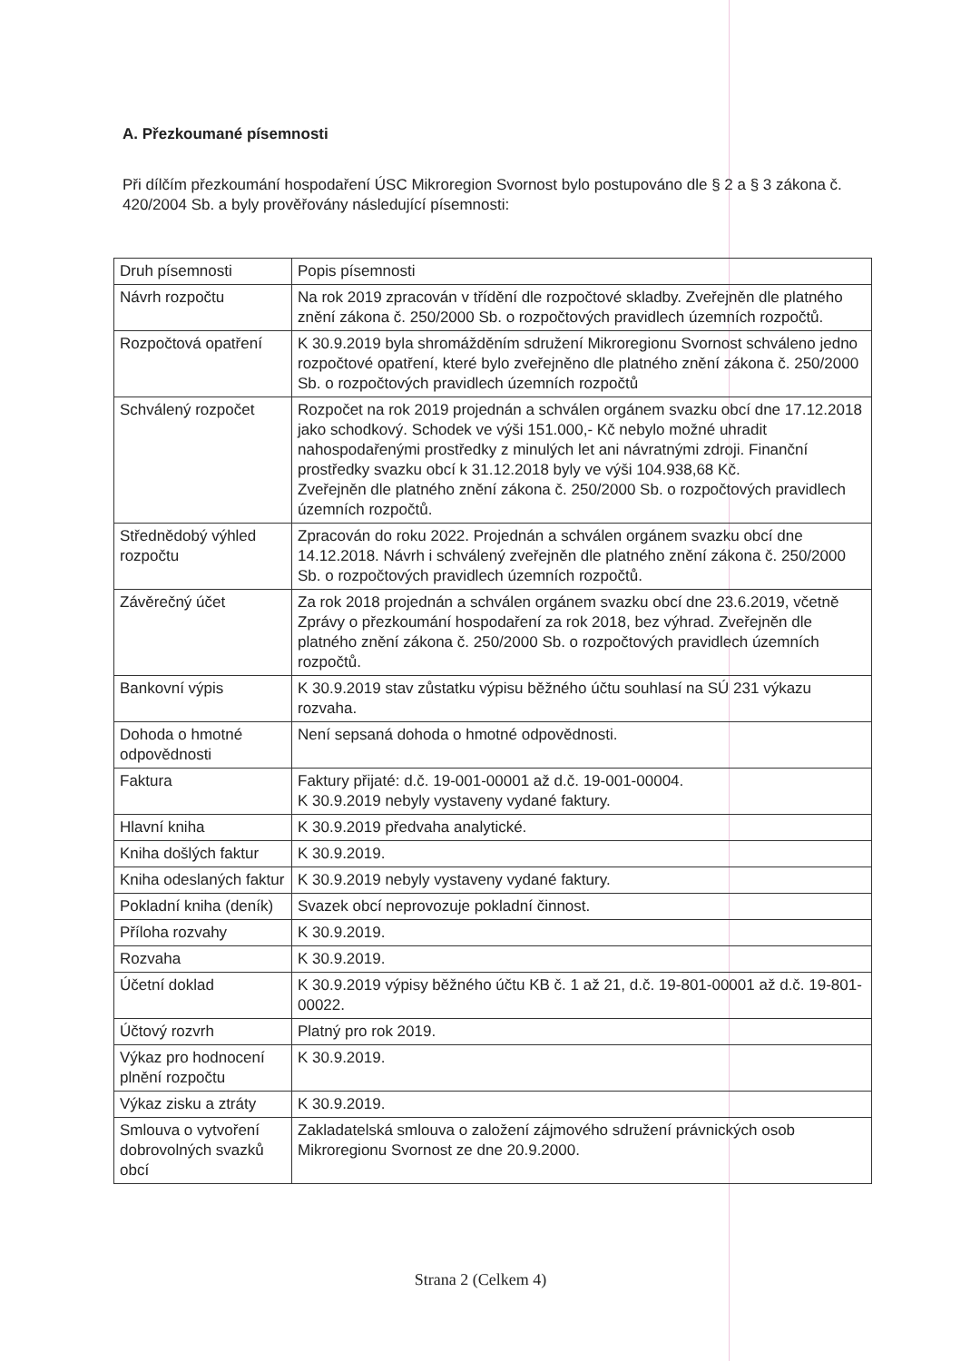A. Přezkoumané písemnosti
Při dílčím přezkoumání hospodaření ÚSC Mikroregion Svornost bylo postupováno dle § 2 a § 3 zákona č. 420/2004 Sb. a byly prověřovány následující písemnosti:
| Druh písemnosti | Popis písemnosti |
| --- | --- |
| Návrh rozpočtu | Na rok 2019 zpracován v třídění dle rozpočtové skladby. Zveřejněn dle platného znění zákona č. 250/2000 Sb. o rozpočtových pravidlech územních rozpočtů. |
| Rozpočtová opatření | K 30.9.2019 byla shromážděním sdružení Mikroregionu Svornost schváleno jedno rozpočtové opatření, které bylo zveřejněno dle platného znění zákona č. 250/2000 Sb. o rozpočtových pravidlech územních rozpočtů |
| Schválený rozpočet | Rozpočet na rok 2019 projednán a schválen orgánem svazku obcí dne 17.12.2018 jako schodkový. Schodek ve výši 151.000,- Kč nebylo možné uhradit nahospodařenými prostředky z minulých let ani návratnými zdroji. Finanční prostředky svazku obcí k 31.12.2018 byly ve výši 104.938,68 Kč. Zveřejněn dle platného znění zákona č. 250/2000 Sb. o rozpočtových pravidlech územních rozpočtů. |
| Střednědobý výhled rozpočtu | Zpracován do roku 2022. Projednán a schválen orgánem svazku obcí dne 14.12.2018. Návrh i schválený zveřejněn dle platného znění zákona č. 250/2000 Sb. o rozpočtových pravidlech územních rozpočtů. |
| Závěrečný účet | Za rok 2018 projednán a schválen orgánem svazku obcí dne 23.6.2019, včetně Zprávy o přezkoumání hospodaření za rok 2018, bez výhrad. Zveřejněn dle platného znění zákona č. 250/2000 Sb. o rozpočtových pravidlech územních rozpočtů. |
| Bankovní výpis | K 30.9.2019 stav zůstatku výpisu běžného účtu souhlasí na SÚ 231 výkazu rozvaha. |
| Dohoda o hmotné odpovědnosti | Není sepsaná dohoda o hmotné odpovědnosti. |
| Faktura | Faktury přijaté: d.č. 19-001-00001 až d.č. 19-001-00004. K 30.9.2019 nebyly vystaveny vydané faktury. |
| Hlavní kniha | K 30.9.2019 předvaha analytické. |
| Kniha došlých faktur | K 30.9.2019. |
| Kniha odeslaných faktur | K 30.9.2019 nebyly vystaveny vydané faktury. |
| Pokladní kniha (deník) | Svazek obcí neprovozuje pokladní činnost. |
| Příloha rozvahy | K 30.9.2019. |
| Rozvaha | K 30.9.2019. |
| Účetní doklad | K 30.9.2019 výpisy běžného účtu KB č. 1 až 21, d.č. 19-801-00001 až d.č. 19-801-00022. |
| Účtový rozvrh | Platný pro rok 2019. |
| Výkaz pro hodnocení plnění rozpočtu | K 30.9.2019. |
| Výkaz zisku a ztráty | K 30.9.2019. |
| Smlouva o vytvoření dobrovolných svazků obcí | Zakladatelská smlouva o založení zájmového sdružení právnických osob Mikroregionu Svornost ze dne 20.9.2000. |
Strana 2 (Celkem 4)